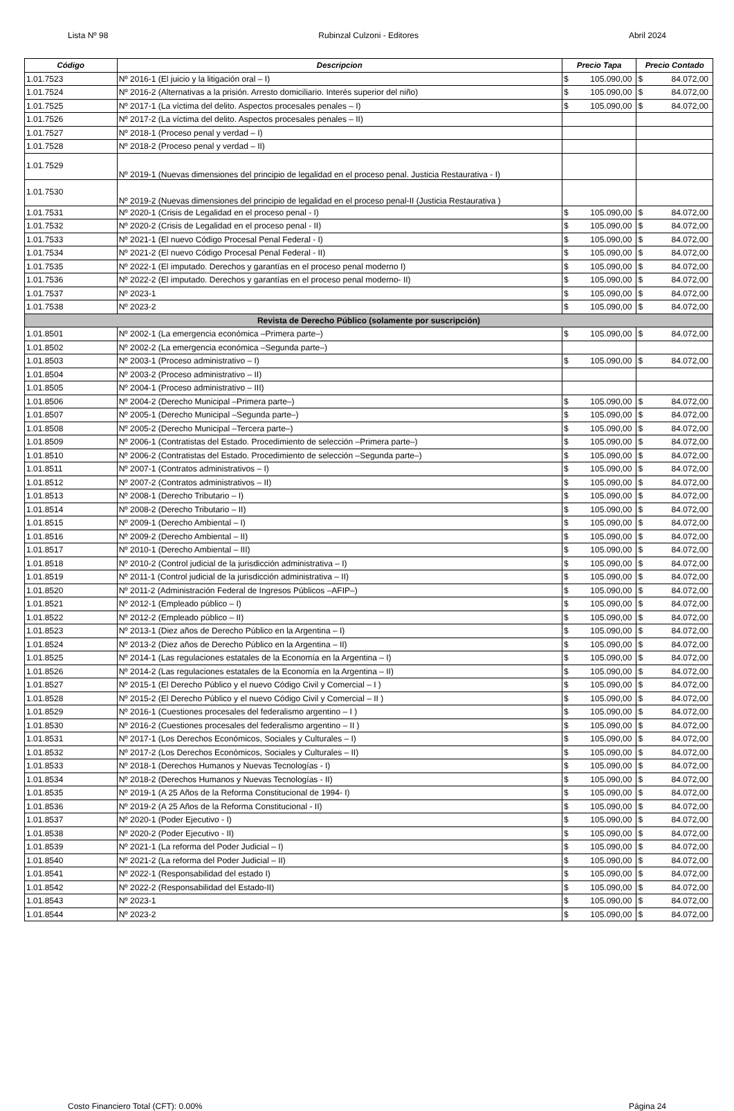Lista Nº 98 Rubinzal Culzoni - Editores Abril 2024
| Código | Descripcion | Precio Tapa | | Precio Contado | |
| --- | --- | --- | --- | --- | --- |
| 1.01.7523 | Nº 2016-1 (El juicio y la litigación oral – I) | $ | 105.090,00 | $ | 84.072,00 |
| 1.01.7524 | Nº 2016-2 (Alternativas a la prisión. Arresto domiciliario. Interés superior del niño) | $ | 105.090,00 | $ | 84.072,00 |
| 1.01.7525 | Nº 2017-1 (La víctima del delito. Aspectos procesales penales – I) | $ | 105.090,00 | $ | 84.072,00 |
| 1.01.7526 | Nº 2017-2 (La víctima del delito. Aspectos procesales penales – II) | | | | |
| 1.01.7527 | Nº 2018-1 (Proceso penal y verdad – I) | | | | |
| 1.01.7528 | Nº 2018-2 (Proceso penal y verdad – II) | | | | |
| 1.01.7529 | Nº 2019-1 (Nuevas dimensiones del principio de legalidad en el proceso penal. Justicia Restaurativa - I) | | | | |
| 1.01.7530 | Nº 2019-2 (Nuevas dimensiones del principio de legalidad en el proceso penal-II (Justicia Restaurativa ) | | | | |
| 1.01.7531 | Nº 2020-1 (Crisis de Legalidad en el proceso penal - I) | $ | 105.090,00 | $ | 84.072,00 |
| 1.01.7532 | Nº 2020-2 (Crisis de Legalidad en el proceso penal - II) | $ | 105.090,00 | $ | 84.072,00 |
| 1.01.7533 | Nº 2021-1 (El nuevo Código Procesal Penal Federal - I) | $ | 105.090,00 | $ | 84.072,00 |
| 1.01.7534 | Nº 2021-2 (El nuevo Código Procesal Penal Federal - II) | $ | 105.090,00 | $ | 84.072,00 |
| 1.01.7535 | Nº 2022-1 (El imputado. Derechos y garantías en el proceso penal moderno I) | $ | 105.090,00 | $ | 84.072,00 |
| 1.01.7536 | Nº 2022-2 (El imputado. Derechos y garantías en el proceso penal moderno- II) | $ | 105.090,00 | $ | 84.072,00 |
| 1.01.7537 | Nº 2023-1 | $ | 105.090,00 | $ | 84.072,00 |
| 1.01.7538 | Nº 2023-2 | $ | 105.090,00 | $ | 84.072,00 |
| Revista de Derecho Público (solamente por suscripción) | | | | | |
| 1.01.8501 | Nº 2002-1 (La emergencia económica –Primera parte–) | $ | 105.090,00 | $ | 84.072,00 |
| 1.01.8502 | Nº 2002-2 (La emergencia económica –Segunda parte–) | | | | |
| 1.01.8503 | Nº 2003-1 (Proceso administrativo – I) | $ | 105.090,00 | $ | 84.072,00 |
| 1.01.8504 | Nº 2003-2 (Proceso administrativo – II) | | | | |
| 1.01.8505 | Nº 2004-1 (Proceso administrativo – III) | | | | |
| 1.01.8506 | Nº 2004-2 (Derecho Municipal –Primera parte–) | $ | 105.090,00 | $ | 84.072,00 |
| 1.01.8507 | Nº 2005-1 (Derecho Municipal –Segunda parte–) | $ | 105.090,00 | $ | 84.072,00 |
| 1.01.8508 | Nº 2005-2 (Derecho Municipal –Tercera parte–) | $ | 105.090,00 | $ | 84.072,00 |
| 1.01.8509 | Nº 2006-1 (Contratistas del Estado. Procedimiento de selección –Primera parte–) | $ | 105.090,00 | $ | 84.072,00 |
| 1.01.8510 | Nº 2006-2 (Contratistas del Estado. Procedimiento de selección –Segunda parte–) | $ | 105.090,00 | $ | 84.072,00 |
| 1.01.8511 | Nº 2007-1 (Contratos administrativos – I) | $ | 105.090,00 | $ | 84.072,00 |
| 1.01.8512 | Nº 2007-2 (Contratos administrativos – II) | $ | 105.090,00 | $ | 84.072,00 |
| 1.01.8513 | Nº 2008-1 (Derecho Tributario – I) | $ | 105.090,00 | $ | 84.072,00 |
| 1.01.8514 | Nº 2008-2 (Derecho Tributario – II) | $ | 105.090,00 | $ | 84.072,00 |
| 1.01.8515 | Nº 2009-1 (Derecho Ambiental – I) | $ | 105.090,00 | $ | 84.072,00 |
| 1.01.8516 | Nº 2009-2 (Derecho Ambiental – II) | $ | 105.090,00 | $ | 84.072,00 |
| 1.01.8517 | Nº 2010-1 (Derecho Ambiental – III) | $ | 105.090,00 | $ | 84.072,00 |
| 1.01.8518 | Nº 2010-2 (Control judicial de la jurisdicción administrativa – I) | $ | 105.090,00 | $ | 84.072,00 |
| 1.01.8519 | Nº 2011-1 (Control judicial de la jurisdicción administrativa – II) | $ | 105.090,00 | $ | 84.072,00 |
| 1.01.8520 | Nº 2011-2 (Administración Federal de Ingresos Públicos –AFIP–) | $ | 105.090,00 | $ | 84.072,00 |
| 1.01.8521 | Nº 2012-1 (Empleado público – I) | $ | 105.090,00 | $ | 84.072,00 |
| 1.01.8522 | Nº 2012-2 (Empleado público – II) | $ | 105.090,00 | $ | 84.072,00 |
| 1.01.8523 | Nº 2013-1 (Diez años de Derecho Público en la Argentina – I) | $ | 105.090,00 | $ | 84.072,00 |
| 1.01.8524 | Nº 2013-2 (Diez años de Derecho Público en la Argentina – II) | $ | 105.090,00 | $ | 84.072,00 |
| 1.01.8525 | Nº 2014-1 (Las regulaciones estatales de la Economía en la Argentina – I) | $ | 105.090,00 | $ | 84.072,00 |
| 1.01.8526 | Nº 2014-2 (Las regulaciones estatales de la Economía en la Argentina – II) | $ | 105.090,00 | $ | 84.072,00 |
| 1.01.8527 | Nº 2015-1 (El Derecho Público y el nuevo Código Civil y Comercial – I ) | $ | 105.090,00 | $ | 84.072,00 |
| 1.01.8528 | Nº 2015-2 (El Derecho Público y el nuevo Código Civil y Comercial – II ) | $ | 105.090,00 | $ | 84.072,00 |
| 1.01.8529 | Nº 2016-1 (Cuestiones procesales del federalismo argentino – I ) | $ | 105.090,00 | $ | 84.072,00 |
| 1.01.8530 | Nº 2016-2 (Cuestiones procesales del federalismo argentino – II ) | $ | 105.090,00 | $ | 84.072,00 |
| 1.01.8531 | Nº 2017-1 (Los Derechos Económicos, Sociales y Culturales – I) | $ | 105.090,00 | $ | 84.072,00 |
| 1.01.8532 | Nº 2017-2 (Los Derechos Económicos, Sociales y Culturales – II) | $ | 105.090,00 | $ | 84.072,00 |
| 1.01.8533 | Nº 2018-1 (Derechos Humanos y Nuevas Tecnologías - I) | $ | 105.090,00 | $ | 84.072,00 |
| 1.01.8534 | Nº 2018-2 (Derechos Humanos y Nuevas Tecnologías - II) | $ | 105.090,00 | $ | 84.072,00 |
| 1.01.8535 | Nº 2019-1 (A 25 Años de la Reforma Constitucional de 1994- I) | $ | 105.090,00 | $ | 84.072,00 |
| 1.01.8536 | Nº 2019-2 (A 25 Años de la Reforma Constitucional - II) | $ | 105.090,00 | $ | 84.072,00 |
| 1.01.8537 | Nº 2020-1 (Poder Ejecutivo - I) | $ | 105.090,00 | $ | 84.072,00 |
| 1.01.8538 | Nº 2020-2 (Poder Ejecutivo - II) | $ | 105.090,00 | $ | 84.072,00 |
| 1.01.8539 | Nº 2021-1 (La reforma del Poder Judicial – I) | $ | 105.090,00 | $ | 84.072,00 |
| 1.01.8540 | Nº 2021-2 (La reforma del Poder Judicial – II) | $ | 105.090,00 | $ | 84.072,00 |
| 1.01.8541 | Nº 2022-1 (Responsabilidad del estado I) | $ | 105.090,00 | $ | 84.072,00 |
| 1.01.8542 | Nº 2022-2 (Responsabilidad del Estado-II) | $ | 105.090,00 | $ | 84.072,00 |
| 1.01.8543 | Nº 2023-1 | $ | 105.090,00 | $ | 84.072,00 |
| 1.01.8544 | Nº 2023-2 | $ | 105.090,00 | $ | 84.072,00 |
Costo Financiero Total (CFT): 0.00% Página 24